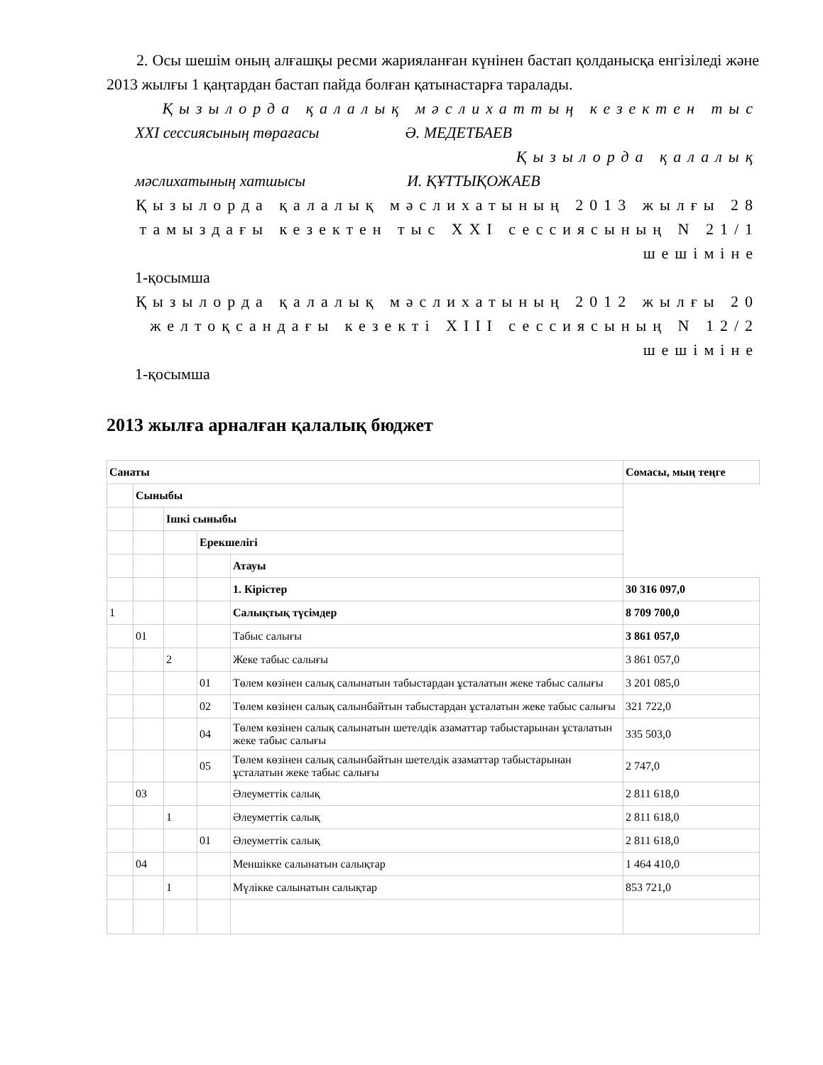2. Осы шешім оның алғашқы ресми жарияланған күнінен бастап қолданысқа енгізіледі және 2013 жылғы 1 қаңтардан бастап пайда болған қатынастарға таралады.
Қызылорда қалалық мәслихаттың кезектен тыс
XXI сессиясының төрағасы Ә. МЕДЕТБАЕВ
Қызылорда қалалық
мәслихатының хатшысы И. ҚҰТТЫҚОЖАЕВ
Қызылорда қалалық мәслихатының 2013 жылғы 28 тамыздағы кезектен тыс XXI сессиясының N 21/1 шешіміне
1-қосымша
Қызылорда қалалық мәслихатының 2012 жылғы 20 желтоқсандағы кезекті XIII сессиясының N 12/2 шешіміне
1-қосымша
2013 жылға арналған қалалық бюджет
| Санаты | | | | | Сомасы, мың теңге |
| | Сыныбы | | | | |
| | | Ішкі сыныбы | | | |
| | | | Ерекшелігі | | |
| | | | | Атауы | |
| | | | | 1. Кірістер | 30 316 097,0 |
| 1 | | | | Салықтық түсімдер | 8 709 700,0 |
| | 01 | | | Табыс салығы | 3 861 057,0 |
| | | 2 | | Жеке табыс салығы | 3 861 057,0 |
| | | | 01 | Төлем көзінен салық салынатын табыстардан ұсталатын жеке табыс салығы | 3 201 085,0 |
| | | | 02 | Төлем көзінен салық салынбайтын табыстардан ұсталатын жеке табыс салығы | 321 722,0 |
| | | | 04 | Төлем көзінен салық салынатын шетелдік азаматтар табыстарынан ұсталатын жеке табыс салығы | 335 503,0 |
| | | | 05 | Төлем көзінен салық салынбайтын шетелдік азаматтар табыстарынан ұсталатын жеке табыс салығы | 2 747,0 |
| | 03 | | | Әлеуметтік салық | 2 811 618,0 |
| | | 1 | | Әлеуметтік салық | 2 811 618,0 |
| | | | 01 | Әлеуметтік салық | 2 811 618,0 |
| | 04 | | | Меншікке салынатын салықтар | 1 464 410,0 |
| | | 1 | | Мүлікке салынатын салықтар | 853 721,0 |